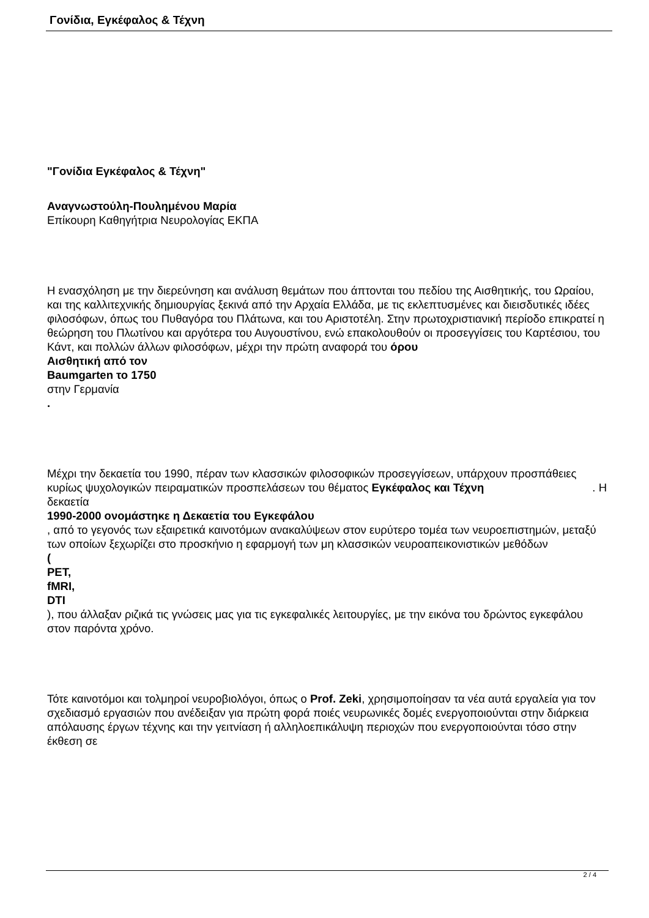Γονίδια, Εγκέφαλος & Τέχνη
"Γονίδια Εγκέφαλος & Τέχνη"
Αναγνωστούλη-Πουλημένου Μαρία
Επίκουρη Καθηγήτρια Νευρολογίας ΕΚΠΑ
Η ενασχόληση με την διερεύνηση και ανάλυση θεμάτων που άπτονται του πεδίου της Αισθητικής, του Ωραίου, και της καλλιτεχνικής δημιουργίας ξεκινά από την Αρχαία Ελλάδα, με τις εκλεπτυσμένες και διεισδυτικές ιδέες φιλοσόφων, όπως του Πυθαγόρα του Πλάτωνα, και του Αριστοτέλη. Στην πρωτοχριστιανική περίοδο επικρατεί η θεώρηση του Πλωτίνου και αργότερα του Αυγουστίνου, ενώ επακολουθούν οι προσεγγίσεις του Καρτέσιου, του Κάντ, και πολλών άλλων φιλοσόφων, μέχρι την πρώτη αναφορά του όρου
Αισθητική από τον
Baumgarten το 1750
στην Γερμανία
.
Μέχρι την δεκαετία του 1990, πέραν των κλασσικών φιλοσοφικών προσεγγίσεων, υπάρχουν προσπάθειες κυρίως ψυχολογικών πειραματικών προσπελάσεων του θέματος Εγκέφαλος και Τέχνη . Η
δεκαετία
1990-2000 ονομάστηκε η Δεκαετία του Εγκεφάλου
, από το γεγονός των εξαιρετικά καινοτόμων ανακαλύψεων στον ευρύτερο τομέα των νευροεπιστημών, μεταξύ των οποίων ξεχωρίζει στο προσκήνιο η εφαρμογή των μη κλασσικών νευροαπεικονιστικών μεθόδων
(
PET,
fMRI,
DTI
), που άλλαξαν ριζικά τις γνώσεις μας για τις εγκεφαλικές λειτουργίες, με την εικόνα του δρώντος εγκεφάλου στον παρόντα χρόνο.
Τότε καινοτόμοι και τολμηροί νευροβιολόγοι, όπως ο Prof. Zeki, χρησιμοποίησαν τα νέα αυτά εργαλεία για τον σχεδιασμό εργασιών που ανέδειξαν για πρώτη φορά ποιές νευρωνικές δομές ενεργοποιούνται στην διάρκεια απόλαυσης έργων τέχνης και την γειτνίαση ή αλληλοεπικάλυψη περιοχών που ενεργοποιούνται τόσο στην έκθεση σε
2 / 4